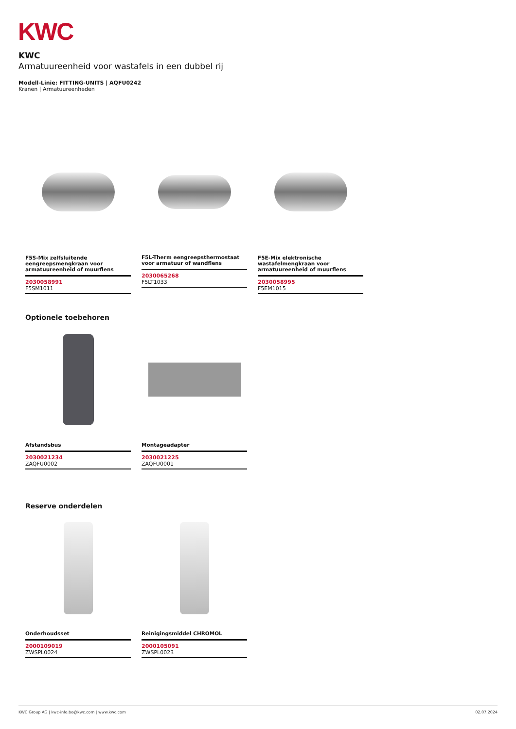KWC
KWC
Armatuureenheid voor wastafels in een dubbel rij
Modell-Linie: FITTING-UNITS | AQFU0242
Kranen | Armatuureenheden
F5S-Mix zelfsluitende eengreepsmengkraan voor armatuureenheid of muurflens
2030058991
F5SM1011
F5L-Therm eengreepsthermostaat voor armatuur of wandflens
2030065268
F5LT1033
F5E-Mix elektronische wastafelmengkraan voor armatuureenheid of muurflens
2030058995
F5EM1015
Optionele toebehoren
Afstandsbus
2030021234
ZAQFU0002
Montageadapter
2030021225
ZAQFU0001
Reserve onderdelen
Onderhoudsset
2000109019
ZWSPL0024
Reinigingsmiddel CHROMOL
2000105091
ZWSPL0023
KWC Group AG | kwc-info.be@kwc.com | www.kwc.com 02.07.2024